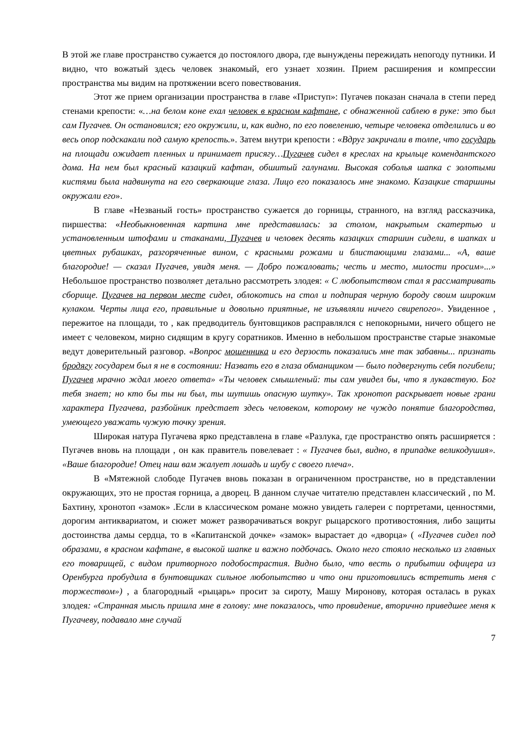В этой же главе пространство сужается до постоялого двора, где вынуждены пережидать непогоду путники. И видно, что вожатый здесь человек знакомый, его узнает хозяин. Прием расширения и компрессии пространства мы видим на протяжении всего повествования.
Этот же прием организации пространства в главе «Приступ»: Пугачев показан сначала в степи перед стенами крепости: «…на белом коне ехал человек в красном кафтане, с обнаженной саблею в руке: это был сам Пугачев. Он остановился; его окружили, и, как видно, по его повелению, четыре человека отделились и во весь опор подскакали под самую крепость.». Затем внутри крепости : «Вдруг закричали в толпе, что государь на площади ожидает пленных и принимает присягу…Пугачев сидел в креслах на крыльце комендантского дома. На нем был красный казацкий кафтан, обшитый галунами. Высокая соболья шапка с золотыми кистями была надвинута на его сверкающие глаза. Лицо его показалось мне знакомо. Казацкие старшины окружали его».
В главе «Незваный гость» пространство сужается до горницы, странного, на взгляд рассказчика, пиршества: «Необыкновенная картина мне представилась: за столом, накрытым скатертью и установленным штофами и стаканами, Пугачев и человек десять казацких старшин сидели, в шапках и цветных рубашках, разгоряченные вином, с красными рожами и блистающими глазами... «А, ваше благородие! — сказал Пугачев, увидя меня. — Добро пожаловать; честь и место, милости просим»...» Небольшое пространство позволяет детально рассмотреть злодея: « С любопытством стал я рассматривать сборище. Пугачев на первом месте сидел, облокотись на стол и подпирая черную бороду своим широким кулаком. Черты лица его, правильные и довольно приятные, не изъявляли ничего свирепого». Увиденное , пережитое на площади, то , как предводитель бунтовщиков расправлялся с непокорными, ничего общего не имеет с человеком, мирно сидящим в кругу соратников. Именно в небольшом пространстве старые знакомые ведут доверительный разговор. «Вопрос мошенника и его дерзость показались мне так забавны... признать бродягу государем был я не в состоянии: Назвать его в глаза обманщиком — было подвергнуть себя погибели; Пугачев мрачно ждал моего ответа» «Ты человек смышленый: ты сам увидел бы, что я лукавствую. Бог тебя знает; но кто бы ты ни был, ты шутишь опасную шутку». Так хронотоп раскрывает новые грани характера Пугачева, разбойник предстает здесь человеком, которому не чуждо понятие благородства, умеющего уважать чужую точку зрения.
Широкая натура Пугачева ярко представлена в главе «Разлука, где пространство опять расширяется : Пугачев вновь на площади , он как правитель повелевает : « Пугачев был, видно, в припадке великодушия». «Ваше благородие! Отец наш вам жалует лошадь и шубу с своего плеча».
В «Мятежной слободе Пугачев вновь показан в ограниченном пространстве, но в представлении окружающих, это не простая горница, а дворец. В данном случае читателю представлен классический , по М. Бахтину, хронотоп «замок» .Если в классическом романе можно увидеть галереи с портретами, ценностями, дорогим антиквариатом, и сюжет может разворачиваться вокруг рыцарского противостояния, либо защиты достоинства дамы сердца, то в «Капитанской дочке» «замок» вырастает до «дворца» ( «Пугачев сидел под образами, в красном кафтане, в высокой шапке и важно подбочась. Около него стояло несколько из главных его товарищей, с видом притворного подобострастия. Видно было, что весть о прибытии офицера из Оренбурга пробудила в бунтовщиках сильное любопытство и что они приготовились встретить меня с торжеством») , а благородный «рыцарь» просит за сироту, Машу Миронову, которая осталась в руках злодея: «Странная мысль пришла мне в голову: мне показалось, что провидение, вторично приведшее меня к Пугачеву, подавало мне случай
7